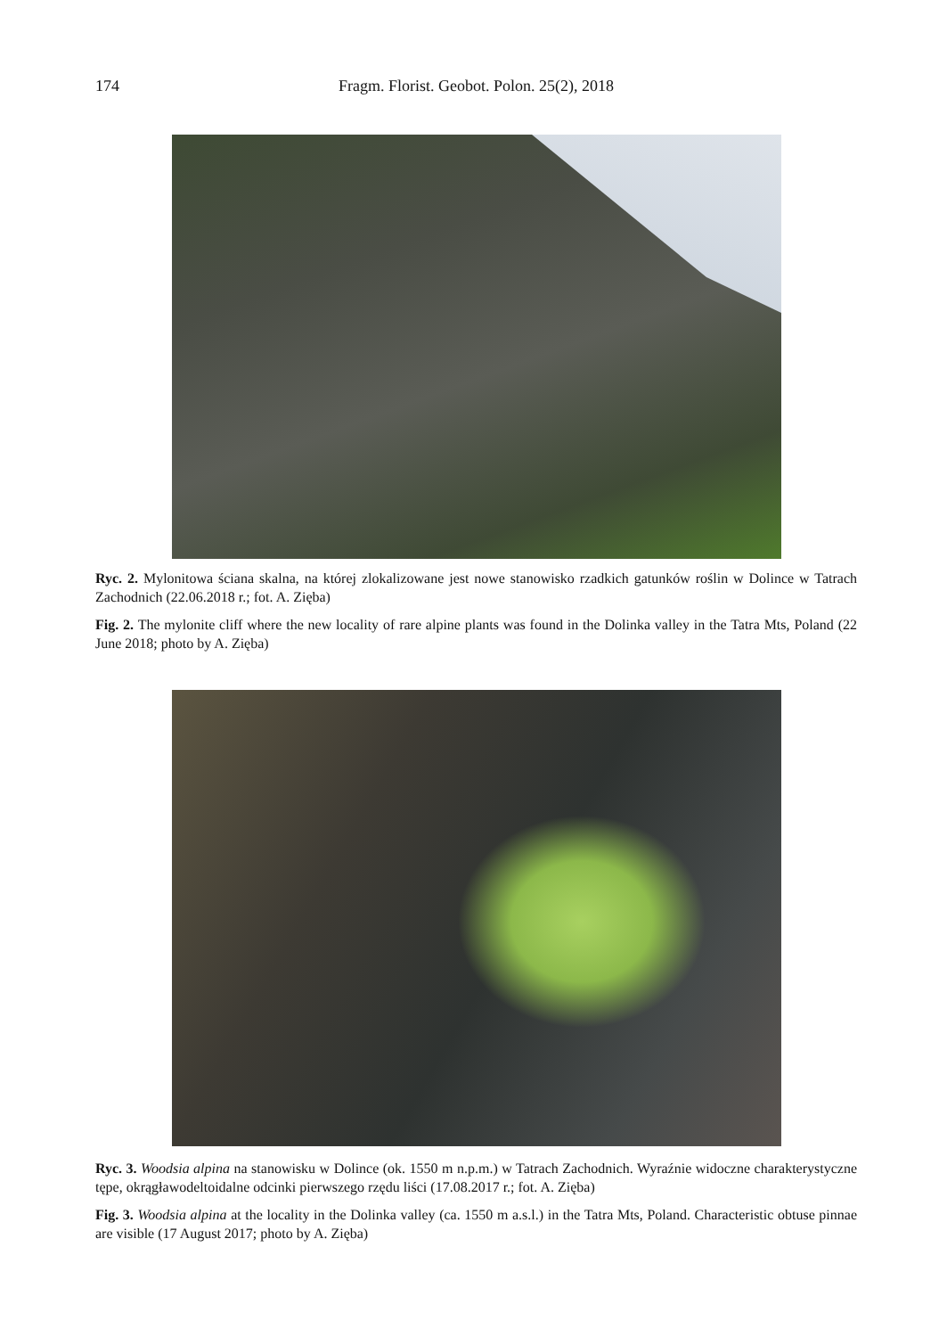174 Fragm. Florist. Geobot. Polon. 25(2), 2018
Ryc. 2. Mylonitowa ściana skalna, na której zlokalizowane jest nowe stanowisko rzadkich gatunków roślin w Dolince w Tatrach Zachodnich (22.06.2018 r.; fot. A. Zięba)
Fig. 2. The mylonite cliff where the new locality of rare alpine plants was found in the Dolinka valley in the Tatra Mts, Poland (22 June 2018; photo by A. Zięba)
Ryc. 3. Woodsia alpina na stanowisku w Dolince (ok. 1550 m n.p.m.) w Tatrach Zachodnich. Wyraźnie widoczne charakterystyczne tępe, okrągławodeltoidalne odcinki pierwszego rzędu liści (17.08.2017 r.; fot. A. Zięba)
Fig. 3. Woodsia alpina at the locality in the Dolinka valley (ca. 1550 m a.s.l.) in the Tatra Mts, Poland. Characteristic obtuse pinnae are visible (17 August 2017; photo by A. Zięba)